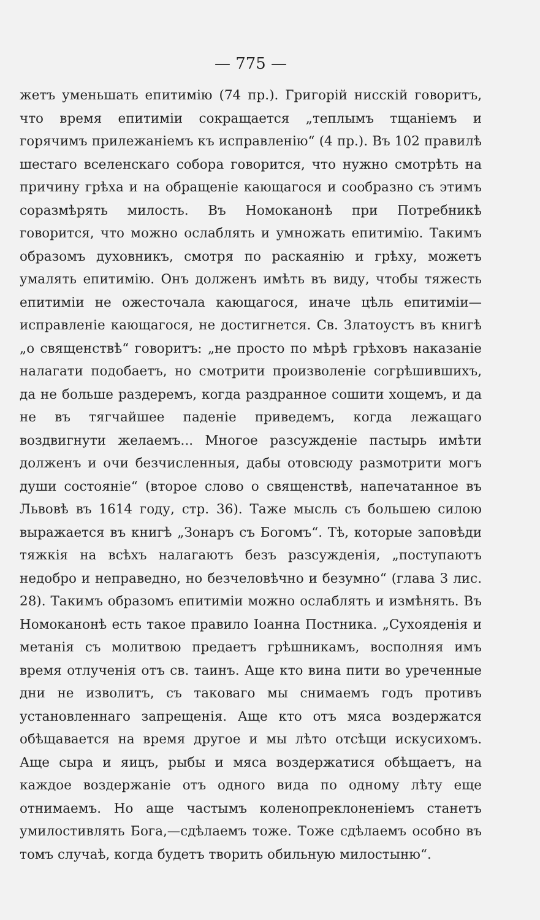— 775 —
жетъ уменьшать епитимію (74 пр.). Григорій нисскій говоритъ, что время епитиміи сокращается „теплымъ тщаніемъ и горячимъ прилежаніемъ къ исправленію“ (4 пр.). Въ 102 правилѣ шестаго вселенскаго собора говорится, что нужно смотрѣть на причину грѣха и на обращеніе кающагося и сообразно съ этимъ соразмѣрять милость. Въ Номоканонѣ при Потребникѣ говорится, что можно ослаблять и умножать епитимію. Такимъ образомъ духовникъ, смотря по раскаянію и грѣху, можетъ умалять епитимію. Онъ долженъ имѣть въ виду, чтобы тяжесть епитиміи не ожесточала кающагося, иначе цѣль епитиміи—исправленіе кающагося, не достигнется. Св. Златоустъ въ книгѣ „о священствѣ“ говоритъ: „не просто по мѣрѣ грѣховъ наказаніе налагати подобаетъ, но смотрити произволеніе согрѣшившихъ, да не больше раздеремъ, когда раздранное сошити хощемъ, и да не въ тягчайшее паденіе приведемъ, когда лежащаго воздвигнути желаемъ... Многое разсужденіе пастырь имѣти долженъ и очи безчисленныя, дабы отовсюду размотрити могъ души состояніе“ (второе слово о священствѣ, напечатанное въ Львовѣ въ 1614 году, стр. 36). Таже мысль съ большею силою выражается въ книгѣ „Зонаръ съ Богомъ“. Тѣ, которые заповѣди тяжкія на всѣхъ налагаютъ безъ разсужденія, „поступаютъ недобро и неправедно, но безчеловѣчно и безумно“ (глава 3 лис. 28). Такимъ образомъ епитиміи можно ослаблять и измѣнять. Въ Номоканонѣ есть такое правило Іоанна Постника. „Сухояденія и метанія съ молитвою предаетъ грѣшникамъ, восполняя имъ время отлученія отъ св. таинъ. Аще кто вина пити во уреченные дни не изволитъ, съ таковаго мы снимаемъ годъ противъ установленнаго запрещенія. Аще кто отъ мяса воздержатся обѣщавается на время другое и мы лѣто отсѣщи искусихомъ. Аще сыра и яицъ, рыбы и мяса воздержатися обѣщаетъ, на каждое воздержаніе отъ одного вида по одному лѣту еще отнимаемъ. Но аще частымъ коленопреклоненіемъ станетъ умилостивлять Бога,—сдѣлаемъ тоже. Тоже сдѣлаемъ особно въ томъ случаѣ, когда будетъ творить обильную милостыню“.